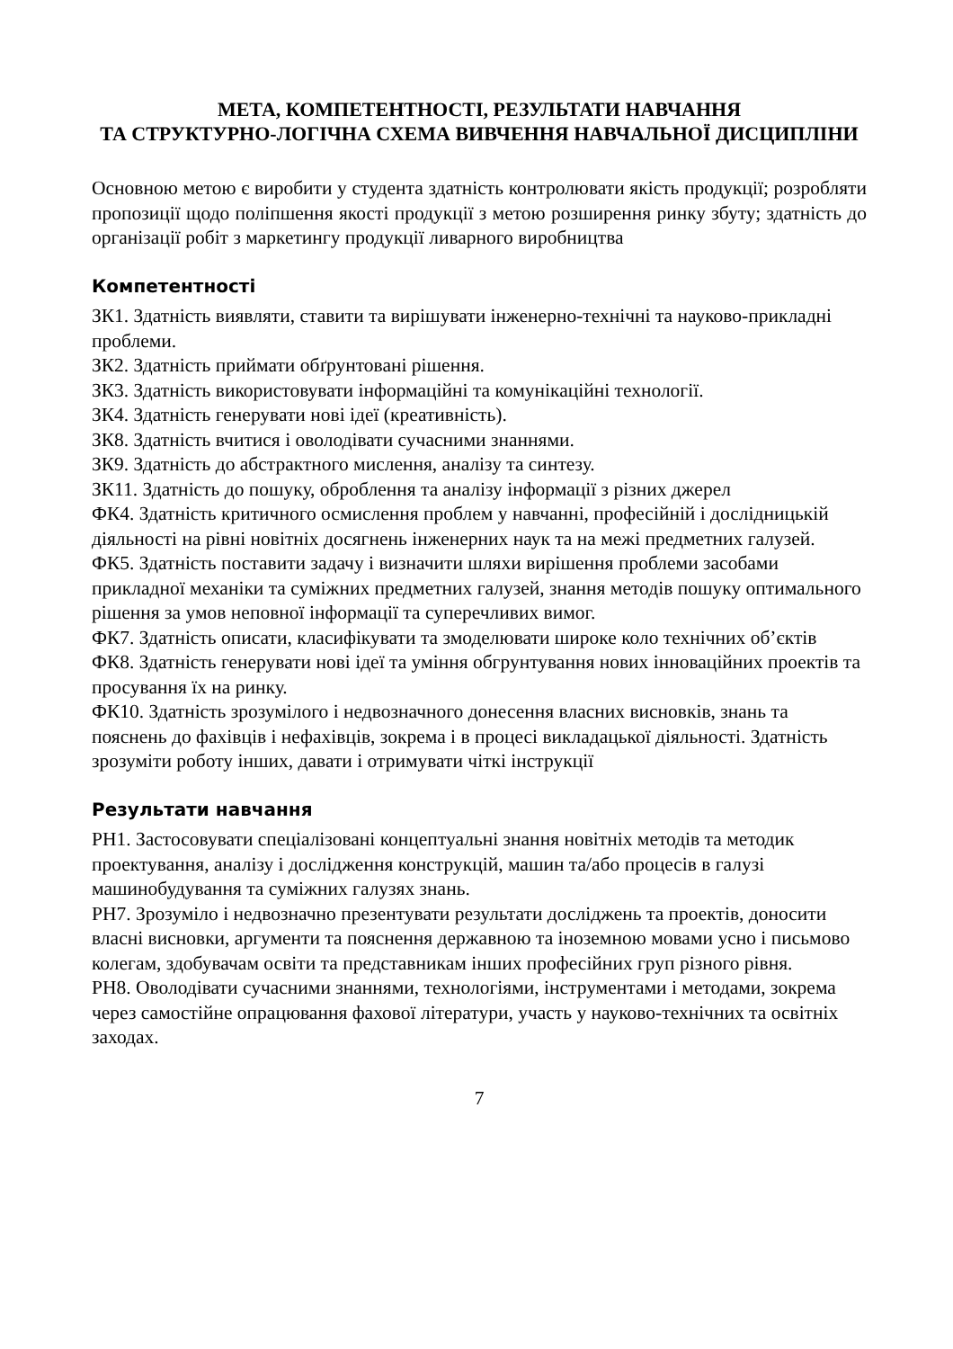МЕТА, КОМПЕТЕНТНОСТІ, РЕЗУЛЬТАТИ НАВЧАННЯ
ТА СТРУКТУРНО-ЛОГІЧНА СХЕМА ВИВЧЕННЯ НАВЧАЛЬНОЇ ДИСЦИПЛІНИ
Основною метою є виробити у студента здатність контролювати якість продукції; розробляти пропозиції щодо поліпшення якості продукції з метою розширення ринку збуту; здатність до організації робіт з маркетингу продукції ливарного виробництва
Компетентності
ЗК1. Здатність виявляти, ставити та вирішувати інженерно-технічні та науково-прикладні проблеми.
ЗК2. Здатність приймати обґрунтовані рішення.
ЗК3. Здатність використовувати інформаційні та комунікаційні технології.
ЗК4. Здатність генерувати нові ідеї (креативність).
ЗК8. Здатність вчитися і оволодівати сучасними знаннями.
ЗК9. Здатність до абстрактного мислення, аналізу та синтезу.
ЗК11. Здатність до пошуку, оброблення та аналізу інформації з різних джерел
ФК4. Здатність критичного осмислення проблем у навчанні, професійній і дослідницькій діяльності на рівні новітніх досягнень інженерних наук та на межі предметних галузей.
ФК5. Здатність поставити задачу і визначити шляхи вирішення проблеми засобами прикладної механіки та суміжних предметних галузей, знання методів пошуку оптимального рішення за умов неповної інформації та суперечливих вимог.
ФК7. Здатність описати, класифікувати та змоделювати широке коло технічних об’єктів
ФК8. Здатність генерувати нові ідеї та уміння обгрунтування нових інноваційних проектів та просування їх на ринку.
ФК10. Здатність зрозумілого і недвозначного донесення власних висновків, знань та пояснень до фахівців і нефахівців, зокрема і в процесі викладацької діяльності. Здатність зрозуміти роботу інших, давати і отримувати чіткі інструкції
Результати навчання
РН1. Застосовувати спеціалізовані концептуальні знання новітніх методів та методик проектування, аналізу і дослідження конструкцій, машин та/або процесів в галузі машинобудування та суміжних галузях знань.
РН7. Зрозуміло і недвозначно презентувати результати досліджень та проектів, доносити власні висновки, аргументи та пояснення державною та іноземною мовами усно і письмово колегам, здобувачам освіти та представникам інших професійних груп різного рівня.
РН8. Оволодівати сучасними знаннями, технологіями, інструментами і методами, зокрема через самостійне опрацювання фахової літератури, участь у науково-технічних та освітніх заходах.
7